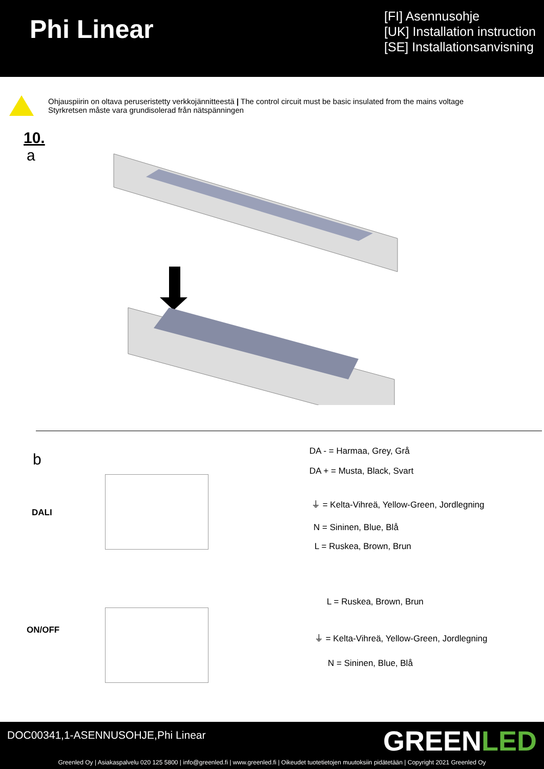Phi Linear
[FI] Asennusohje
[UK] Installation instruction
[SE] Installationsanvisning
Ohjauspiirin on oltava peruseristetty verkkojännitteestä | The control circuit must be basic insulated from the mains voltage
Styrkretsen måste vara grundisolerad från nätspänningen
10.
a
b
DA - = Harmaa, Grey, Grå
DA + = Musta, Black, Svart
⏚ = Kelta-Vihreä, Yellow-Green, Jordlegning
DALI
N = Sininen, Blue, Blå
L = Ruskea, Brown, Brun
L = Ruskea, Brown, Brun
ON/OFF
⏚ = Kelta-Vihreä, Yellow-Green, Jordlegning
N = Sininen, Blue, Blå
DOC00341,1-ASENNUSOHJE,Phi Linear
GREENLED
Greenled Oy | Asiakaspalvelu 020 125 5800 | info@greenled.fi | www.greenled.fi | Oikeudet tuotetietojen muutoksiin pidätetään | Copyright 2021 Greenled Oy